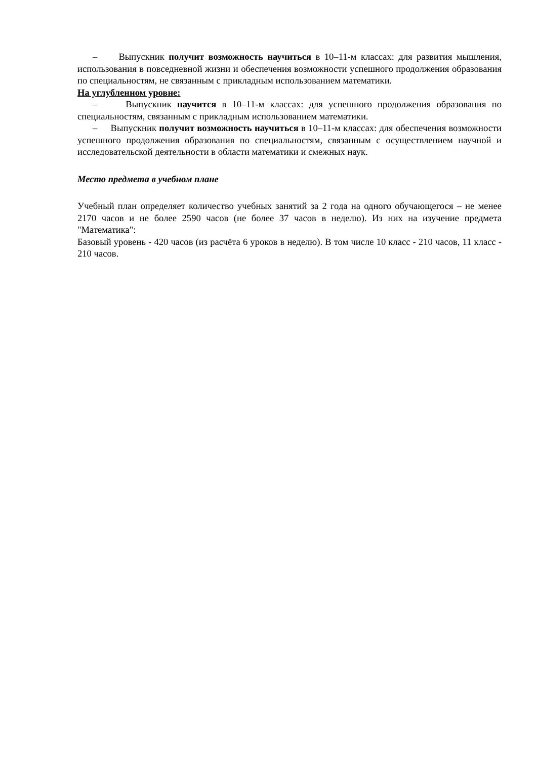– Выпускник получит возможность научиться в 10–11-м классах: для развития мышления, использования в повседневной жизни и обеспечения возможности успешного продолжения образования по специальностям, не связанным с прикладным использованием математики.
На углубленном уровне:
– Выпускник научится в 10–11-м классах: для успешного продолжения образования по специальностям, связанным с прикладным использованием математики.
– Выпускник получит возможность научиться в 10–11-м классах: для обеспечения возможности успешного продолжения образования по специальностям, связанным с осуществлением научной и исследовательской деятельности в области математики и смежных наук.
Место предмета в учебном плане
Учебный план определяет количество учебных занятий за 2 года на одного обучающегося – не менее 2170 часов и не более 2590 часов (не более 37 часов в неделю). Из них на изучение предмета "Математика":
Базовый уровень - 420 часов (из расчёта 6 уроков в неделю). В том числе 10 класс - 210 часов, 11 класс - 210 часов.